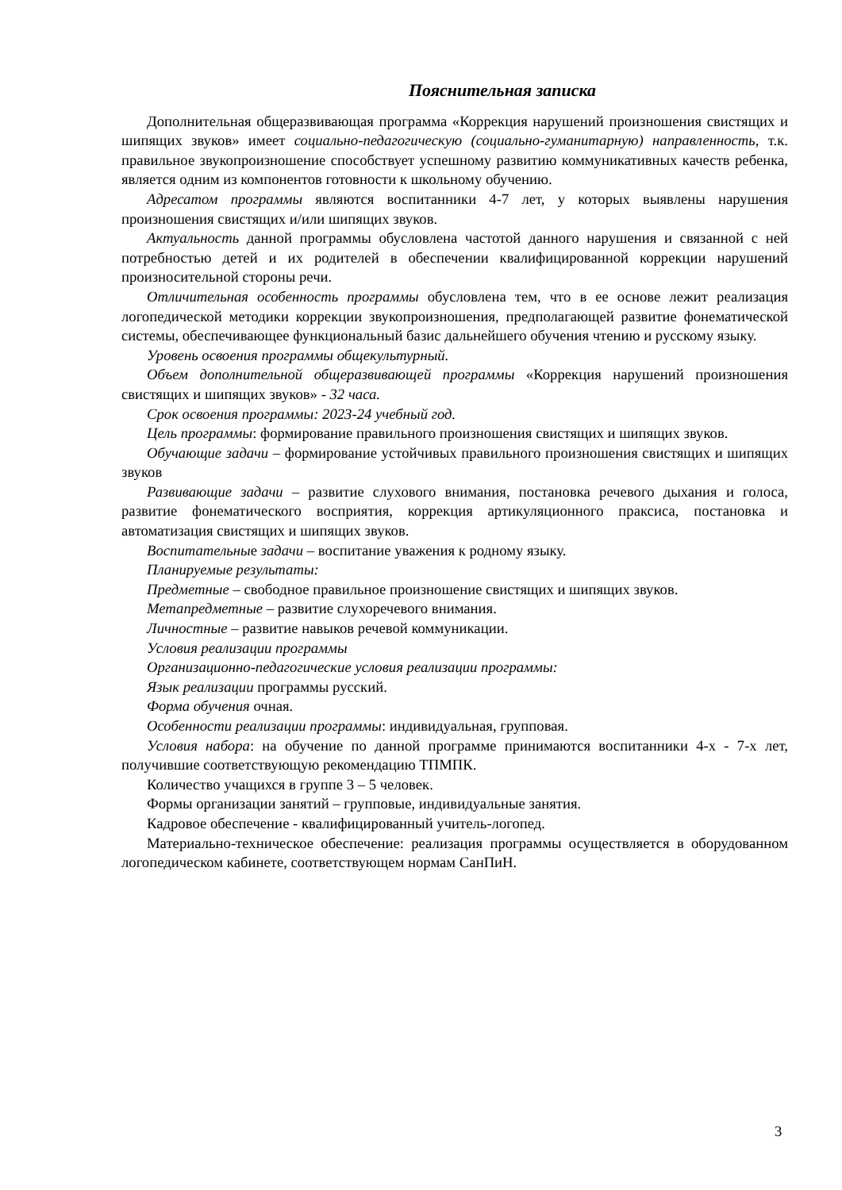Пояснительная записка
Дополнительная общеразвивающая программа «Коррекция нарушений произношения свистящих и шипящих звуков» имеет социально-педагогическую (социально-гуманитарную) направленность, т.к. правильное звукопроизношение способствует успешному развитию коммуникативных качеств ребенка, является одним из компонентов готовности к школьному обучению.
Адресатом программы являются воспитанники 4-7 лет, у которых выявлены нарушения произношения свистящих и/или шипящих звуков.
Актуальность данной программы обусловлена частотой данного нарушения и связанной с ней потребностью детей и их родителей в обеспечении квалифицированной коррекции нарушений произносительной стороны речи.
Отличительная особенность программы обусловлена тем, что в ее основе лежит реализация логопедической методики коррекции звукопроизношения, предполагающей развитие фонематической системы, обеспечивающее функциональный базис дальнейшего обучения чтению и русскому языку.
Уровень освоения программы общекультурный.
Объем дополнительной общеразвивающей программы «Коррекция нарушений произношения свистящих и шипящих звуков» - 32 часа.
Срок освоения программы: 2023-24 учебный год.
Цель программы: формирование правильного произношения свистящих и шипящих звуков.
Обучающие задачи – формирование устойчивых правильного произношения свистящих и шипящих звуков
Развивающие задачи – развитие слухового внимания, постановка речевого дыхания и голоса, развитие фонематического восприятия, коррекция артикуляционного праксиса, постановка и автоматизация свистящих и шипящих звуков.
Воспитательные задачи – воспитание уважения к родному языку.
Планируемые результаты:
Предметные – свободное правильное произношение свистящих и шипящих звуков.
Метапредметные – развитие слухоречевого внимания.
Личностные – развитие навыков речевой коммуникации.
Условия реализации программы
Организационно-педагогические условия реализации программы:
Язык реализации программы русский.
Форма обучения очная.
Особенности реализации программы: индивидуальная, групповая.
Условия набора: на обучение по данной программе принимаются воспитанники 4-х - 7-х лет, получившие соответствующую рекомендацию ТПМПК.
Количество учащихся в группе 3 – 5 человек.
Формы организации занятий – групповые, индивидуальные занятия.
Кадровое обеспечение - квалифицированный учитель-логопед.
Материально-техническое обеспечение: реализация программы осуществляется в оборудованном логопедическом кабинете, соответствующем нормам СанПиН.
3